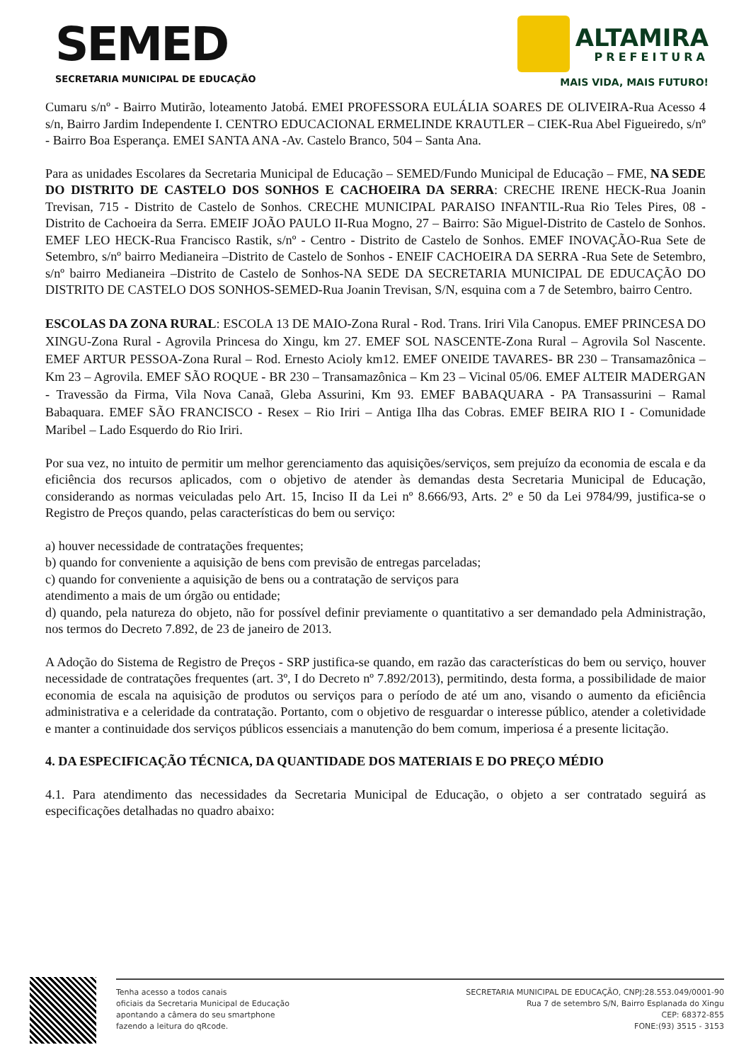SEMED
SECRETARIA MUNICIPAL DE EDUCAÇÃO
ALTAMIRA
PREFEITURA
MAIS VIDA, MAIS FUTURO!
Cumaru s/nº - Bairro Mutirão, loteamento Jatobá. EMEI PROFESSORA EULÁLIA SOARES DE OLIVEIRA-Rua Acesso 4 s/n, Bairro Jardim Independente I. CENTRO EDUCACIONAL ERMELINDE KRAUTLER – CIEK-Rua Abel Figueiredo, s/nº - Bairro Boa Esperança. EMEI SANTA ANA -Av. Castelo Branco, 504 – Santa Ana.
Para as unidades Escolares da Secretaria Municipal de Educação – SEMED/Fundo Municipal de Educação – FME, NA SEDE DO DISTRITO DE CASTELO DOS SONHOS E CACHOEIRA DA SERRA: CRECHE IRENE HECK-Rua Joanin Trevisan, 715 - Distrito de Castelo de Sonhos. CRECHE MUNICIPAL PARAISO INFANTIL-Rua Rio Teles Pires, 08 - Distrito de Cachoeira da Serra. EMEIF JOÃO PAULO II-Rua Mogno, 27 – Bairro: São Miguel-Distrito de Castelo de Sonhos. EMEF LEO HECK-Rua Francisco Rastik, s/nº - Centro - Distrito de Castelo de Sonhos. EMEF INOVAÇÃO-Rua Sete de Setembro, s/nº bairro Medianeira –Distrito de Castelo de Sonhos - ENEIF CACHOEIRA DA SERRA -Rua Sete de Setembro, s/nº bairro Medianeira –Distrito de Castelo de Sonhos-NA SEDE DA SECRETARIA MUNICIPAL DE EDUCAÇÃO DO DISTRITO DE CASTELO DOS SONHOS-SEMED-Rua Joanin Trevisan, S/N, esquina com a 7 de Setembro, bairro Centro.
ESCOLAS DA ZONA RURAL: ESCOLA 13 DE MAIO-Zona Rural - Rod. Trans. Iriri Vila Canopus. EMEF PRINCESA DO XINGU-Zona Rural - Agrovila Princesa do Xingu, km 27. EMEF SOL NASCENTE-Zona Rural – Agrovila Sol Nascente. EMEF ARTUR PESSOA-Zona Rural – Rod. Ernesto Acioly km12. EMEF ONEIDE TAVARES- BR 230 – Transamazônica – Km 23 – Agrovila. EMEF SÃO ROQUE - BR 230 – Transamazônica – Km 23 – Vicinal 05/06. EMEF ALTEIR MADERGAN - Travessão da Firma, Vila Nova Canaã, Gleba Assurini, Km 93. EMEF BABAQUARA - PA Transassurini – Ramal Babaquara. EMEF SÃO FRANCISCO - Resex – Rio Iriri – Antiga Ilha das Cobras. EMEF BEIRA RIO I - Comunidade Maribel – Lado Esquerdo do Rio Iriri.
Por sua vez, no intuito de permitir um melhor gerenciamento das aquisições/serviços, sem prejuízo da economia de escala e da eficiência dos recursos aplicados, com o objetivo de atender às demandas desta Secretaria Municipal de Educação, considerando as normas veiculadas pelo Art. 15, Inciso II da Lei nº 8.666/93, Arts. 2º e 50 da Lei 9784/99, justifica-se o Registro de Preços quando, pelas características do bem ou serviço:
a) houver necessidade de contratações frequentes;
b) quando for conveniente a aquisição de bens com previsão de entregas parceladas;
c) quando for conveniente a aquisição de bens ou a contratação de serviços para
atendimento a mais de um órgão ou entidade;
d) quando, pela natureza do objeto, não for possível definir previamente o quantitativo a ser demandado pela Administração, nos termos do Decreto 7.892, de 23 de janeiro de 2013.
A Adoção do Sistema de Registro de Preços - SRP justifica-se quando, em razão das características do bem ou serviço, houver necessidade de contratações frequentes (art. 3º, I do Decreto nº 7.892/2013), permitindo, desta forma, a possibilidade de maior economia de escala na aquisição de produtos ou serviços para o período de até um ano, visando o aumento da eficiência administrativa e a celeridade da contratação. Portanto, com o objetivo de resguardar o interesse público, atender a coletividade e manter a continuidade dos serviços públicos essenciais a manutenção do bem comum, imperiosa é a presente licitação.
4. DA ESPECIFICAÇÃO TÉCNICA, DA QUANTIDADE DOS MATERIAIS E DO PREÇO MÉDIO
4.1. Para atendimento das necessidades da Secretaria Municipal de Educação, o objeto a ser contratado seguirá as especificações detalhadas no quadro abaixo:
Tenha acesso a todos canais
oficiais da Secretaria Municipal de Educação
apontando a câmera do seu smartphone
fazendo a leitura do qRcode.
SECRETARIA MUNICIPAL DE EDUCAÇÃO, CNPJ:28.553.049/0001-90
Rua 7 de setembro S/N, Bairro Esplanada do Xingu
CEP: 68372-855
FONE:(93) 3515 - 3153